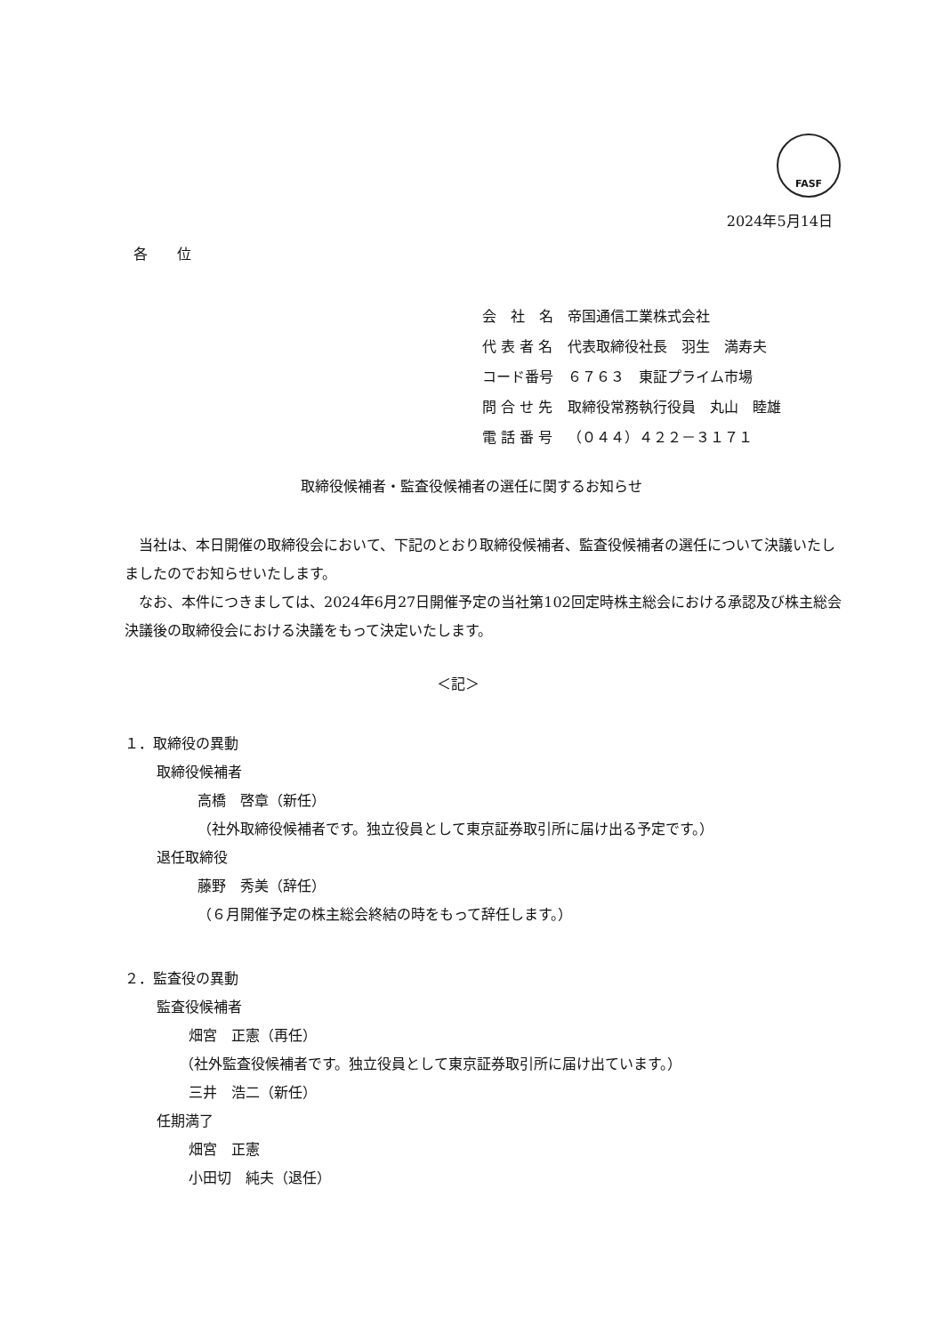FASF
2024年5月14日
各 位
| 会 社 名 | 帝国通信工業株式会社 |
| 代 表 者 名 | 代表取締役社長 羽生 満寿夫 |
| コード番号 | ６７６３ 東証プライム市場 |
| 問 合 せ 先 | 取締役常務執行役員 丸山 睦雄 |
| 電 話 番 号 | （０４４）４２２－３１７１ |
取締役候補者・監査役候補者の選任に関するお知らせ
当社は、本日開催の取締役会において、下記のとおり取締役候補者、監査役候補者の選任について決議いたしましたのでお知らせいたします。
なお、本件につきましては、2024年6月27日開催予定の当社第102回定時株主総会における承認及び株主総会決議後の取締役会における決議をもって決定いたします。
＜記＞
１．取締役の異動
取締役候補者
高橋　啓章（新任）
（社外取締役候補者です。独立役員として東京証券取引所に届け出る予定です。）
退任取締役
藤野　秀美（辞任）
（６月開催予定の株主総会終結の時をもって辞任します。）
２．監査役の異動
監査役候補者
畑宮　正憲（再任）
（社外監査役候補者です。独立役員として東京証券取引所に届け出ています。）
三井　浩二（新任）
任期満了
畑宮　正憲
小田切　純夫（退任）